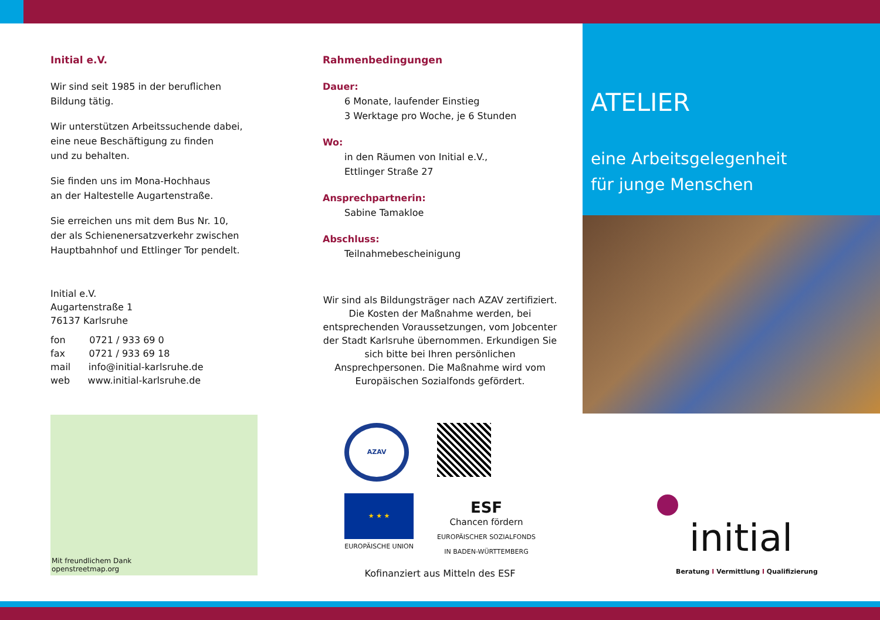Initial e.V.
Wir sind seit 1985 in der beruflichen
Bildung tätig.
Wir unterstützen Arbeitssuchende dabei,
eine neue Beschäftigung zu finden
und zu behalten.
Sie finden uns im Mona-Hochhaus
an der Haltestelle Augartenstraße.
Sie erreichen uns mit dem Bus Nr. 10,
der als Schienenersatzverkehr zwischen
Hauptbahnhof und Ettlinger Tor pendelt.
Initial e.V.
Augartenstraße 1
76137 Karlsruhe
fon 0721 / 933 69 0
fax 0721 / 933 69 18
mail info@initial-karlsruhe.de
web www.initial-karlsruhe.de
Mit freundlichem Dank
openstreetmap.org
Rahmenbedingungen
Dauer:
6 Monate, laufender Einstieg
3 Werktage pro Woche, je 6 Stunden
Wo:
in den Räumen von Initial e.V.,
Ettlinger Straße 27
Ansprechpartnerin:
Sabine Tamakloe
Abschluss:
Teilnahmebescheinigung
Wir sind als Bildungsträger nach AZAV zertifiziert. Die Kosten der Maßnahme werden, bei entsprechenden Voraussetzungen, vom Jobcenter der Stadt Karlsruhe übernommen. Erkundigen Sie sich bitte bei Ihren persönlichen Ansprechpersonen. Die Maßnahme wird vom Europäischen Sozialfonds gefördert.
AZAV
★ ★ ★
EUROPÄISCHE UNION
ESF
Chancen fördern
EUROPÄISCHER SOZIALFONDS
IN BADEN-WÜRTTEMBERG
Kofinanziert aus Mitteln des ESF
ATELIER
eine Arbeitsgelegenheit
für junge Menschen
initial
Beratung I Vermittlung I Qualifizierung